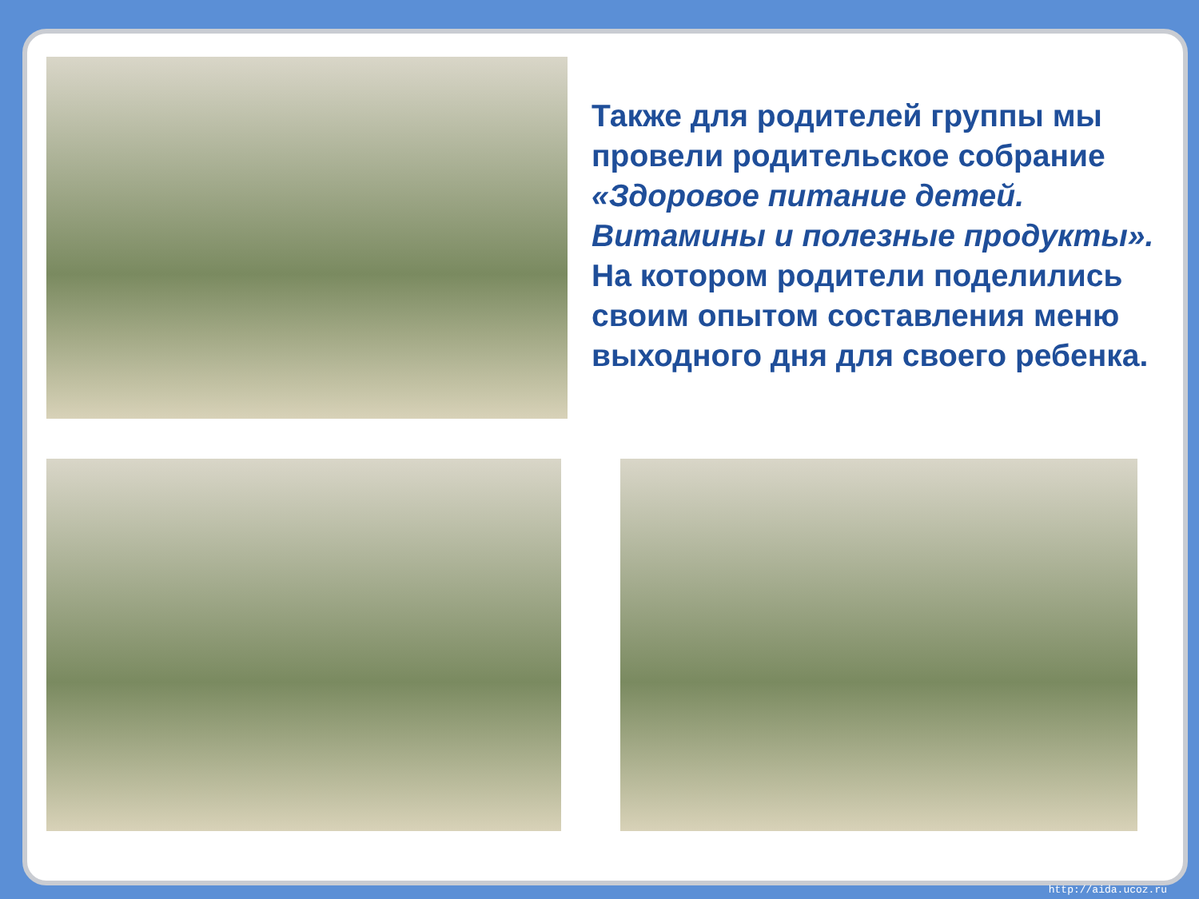Также для родителей группы мы провели родительское собрание «Здоровое питание детей. Витамины и полезные продукты».
На котором родители поделились своим опытом составления меню выходного дня для своего ребенка.
http://aida.ucoz.ru